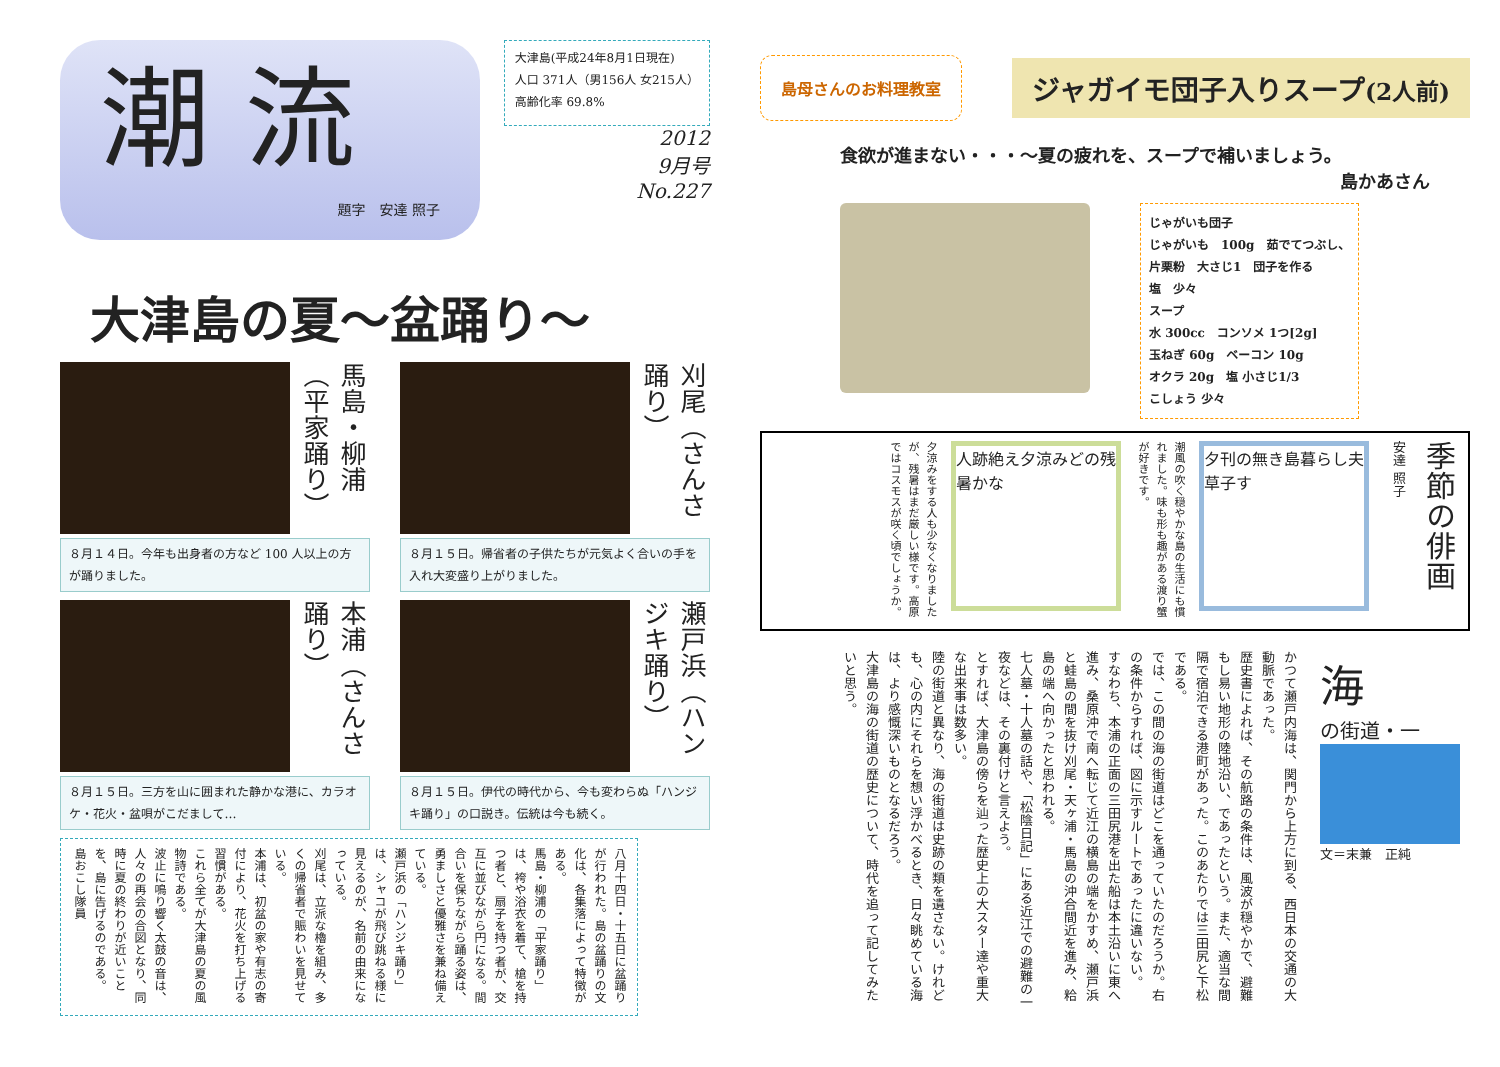潮 流
題字　安達 照子
大津島(平成24年8月1日現在)
人口 371人（男156人 女215人）
高齢化率 69.8%
2012
9月号
No.227
大津島の夏～盆踊り～
馬島・柳浦（平家踊り）
８月１４日。今年も出身者の方など 100 人以上の方が踊りました。
刈尾（さんさ踊り）
８月１５日。帰省者の子供たちが元気よく合いの手を入れ大変盛り上がりました。
本浦（さんさ踊り）
８月１５日。三方を山に囲まれた静かな港に、カラオケ・花火・盆唄がこだまして…
瀬戸浜（ハンジキ踊り）
８月１５日。伊代の時代から、今も変わらぬ「ハンジキ踊り」の口説き。伝統は今も続く。
八月十四日・十五日に盆踊りが行われた。島の盆踊りの文化は、各集落によって特徴がある。
馬島・柳浦の「平家踊り」は、袴や浴衣を着て、槍を持つ者と、扇子を持つ者が、交互に並びながら円になる。間合いを保ちながら踊る姿は、勇ましさと優雅さを兼ね備えている。
瀬戸浜の「ハンジキ踊り」は、シャコが飛び跳ねる様に見えるのが、名前の由来になっている。
刈尾は、立派な櫓を組み、多くの帰省者で賑わいを見せている。
本浦は、初盆の家や有志の寄付により、花火を打ち上げる習慣がある。
これら全てが大津島の夏の風物詩である。
波止に鳴り響く太鼓の音は、人々の再会の合図となり、同時に夏の終わりが近いことを、島に告げるのである。
島おこし隊員
島母さんのお料理教室
ジャガイモ団子入りスープ(2人前)
食欲が進まない・・・～夏の疲れを、スープで補いましょう。
島かあさん
じゃがいも団子
じゃがいも　100g　茹でてつぶし、
片栗粉　大さじ1　団子を作る
塩　少々
スープ
水 300cc　コンソメ 1つ[2g]
玉ねぎ 60g　ベーコン 10g
オクラ 20g　塩 小さじ1/3
こしょう 少々
季節の俳画 安達 照子
夕刊の無き島暮らし夫草子す
潮風の吹く穏やかな島の生活にも慣れました。味も形も趣がある渡り蟹が好きです。
人跡絶え夕涼みどの残暑かな
夕涼みをする人も少なくなりましたが、残暑はまだ厳しい様です。高原ではコスモスが咲く頃でしょうか。
海
の街道・一
文＝末兼　正純
かつて瀬戸内海は、関門から上方に到る、西日本の交通の大動脈であった。
歴史書によれば、その航路の条件は、風波が穏やかで、避難もし易い地形の陸地沿い、であったという。また、適当な間隔で宿泊できる港町があった。このあたりでは三田尻と下松である。
では、この間の海の街道はどこを通っていたのだろうか。右の条件からすれば、図に示すルートであったに違いない。
すなわち、本浦の正面の三田尻港を出た船は本土沿いに東へ進み、桑原沖で南へ転じて近江の横島の端をかすめ、瀬戸浜と蛙島の間を抜け刈尾・天ヶ浦・馬島の沖合間近を進み、粭島の端へ向かったと思われる。
七人墓・十人墓の話や、「松陰日記」にある近江での避難の一夜などは、その裏付けと言えよう。
とすれば、大津島の傍らを辿った歴史上の大スター達や重大な出来事は数多い。
陸の街道と異なり、海の街道は史跡の類を遺さない。けれども、心の内にそれらを想い浮かべるとき、日々眺めている海は、より感慨深いものとなるだろう。
大津島の海の街道の歴史について、時代を追って記してみたいと思う。